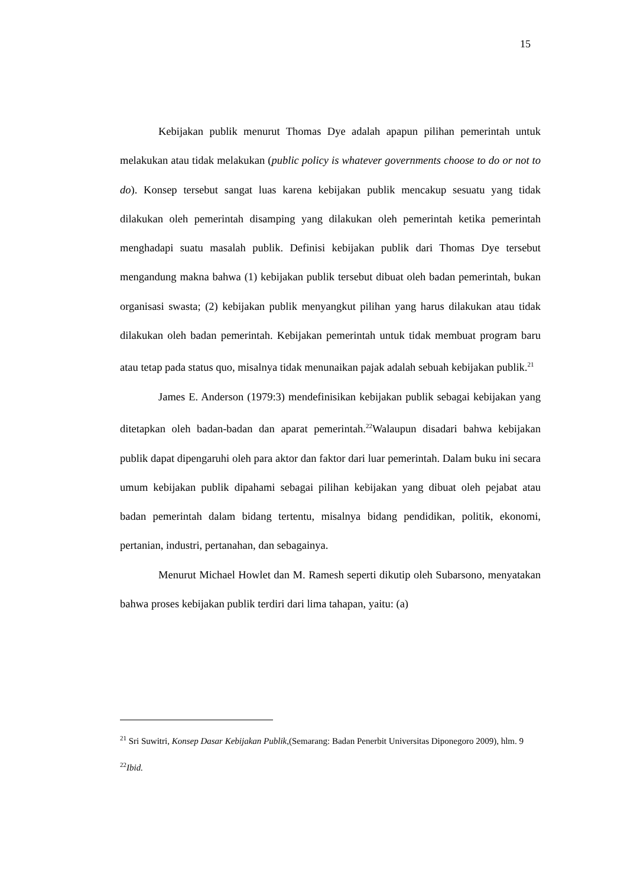15
Kebijakan publik menurut Thomas Dye adalah apapun pilihan pemerintah untuk melakukan atau tidak melakukan (public policy is whatever governments choose to do or not to do). Konsep tersebut sangat luas karena kebijakan publik mencakup sesuatu yang tidak dilakukan oleh pemerintah disamping yang dilakukan oleh pemerintah ketika pemerintah menghadapi suatu masalah publik. Definisi kebijakan publik dari Thomas Dye tersebut mengandung makna bahwa (1) kebijakan publik tersebut dibuat oleh badan pemerintah, bukan organisasi swasta; (2) kebijakan publik menyangkut pilihan yang harus dilakukan atau tidak dilakukan oleh badan pemerintah. Kebijakan pemerintah untuk tidak membuat program baru atau tetap pada status quo, misalnya tidak menunaikan pajak adalah sebuah kebijakan publik.<sup>21</sup>
James E. Anderson (1979:3) mendefinisikan kebijakan publik sebagai kebijakan yang ditetapkan oleh badan-badan dan aparat pemerintah.<sup>22</sup>Walaupun disadari bahwa kebijakan publik dapat dipengaruhi oleh para aktor dan faktor dari luar pemerintah. Dalam buku ini secara umum kebijakan publik dipahami sebagai pilihan kebijakan yang dibuat oleh pejabat atau badan pemerintah dalam bidang tertentu, misalnya bidang pendidikan, politik, ekonomi, pertanian, industri, pertanahan, dan sebagainya.
Menurut Michael Howlet dan M. Ramesh seperti dikutip oleh Subarsono, menyatakan bahwa proses kebijakan publik terdiri dari lima tahapan, yaitu: (a)
<sup>21</sup> Sri Suwitri, Konsep Dasar Kebijakan Publik,(Semarang: Badan Penerbit Universitas Diponegoro 2009), hlm. 9
<sup>22</sup> Ibid.